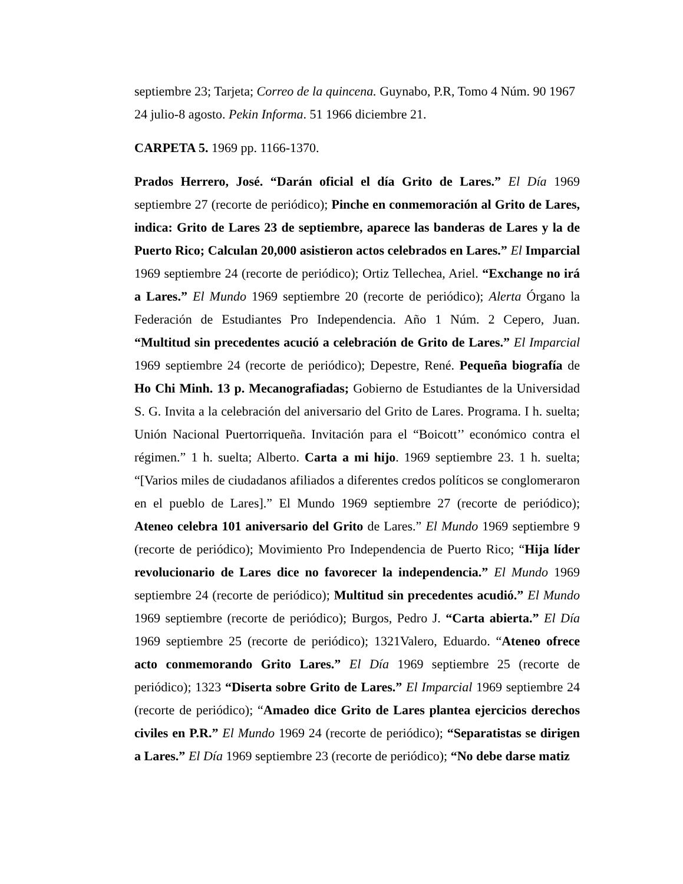septiembre 23; Tarjeta; Correo de la quincena. Guynabo, P.R, Tomo 4 Núm. 90 1967 24 julio-8 agosto. Pekin Informa. 51 1966 diciembre 21.
CARPETA 5. 1969 pp. 1166-1370.
Prados Herrero, José. “Darán oficial el día Grito de Lares.” El Día 1969 septiembre 27 (recorte de periódico); Pinche en conmemoración al Grito de Lares, indica: Grito de Lares 23 de septiembre, aparece las banderas de Lares y la de Puerto Rico; Calculan 20,000 asistieron actos celebrados en Lares.” El Imparcial 1969 septiembre 24 (recorte de periódico); Ortiz Tellechea, Ariel. “Exchange no irá a Lares.” El Mundo 1969 septiembre 20 (recorte de periódico); Alerta Órgano la Federación de Estudiantes Pro Independencia. Año 1 Núm. 2 Cepero, Juan. “Multitud sin precedentes acució a celebración de Grito de Lares.” El Imparcial 1969 septiembre 24 (recorte de periódico); Depestre, René. Pequeña biografía de Ho Chi Minh. 13 p. Mecanografiadas; Gobierno de Estudiantes de la Universidad S. G. Invita a la celebración del aniversario del Grito de Lares. Programa. I h. suelta; Unión Nacional Puertorriqueña. Invitación para el “Boicott’’ económico contra el régimen.” 1 h. suelta; Alberto. Carta a mi hijo. 1969 septiembre 23. 1 h. suelta; “[Varios miles de ciudadanos afiliados a diferentes credos políticos se conglomeraron en el pueblo de Lares].” El Mundo 1969 septiembre 27 (recorte de periódico); Ateneo celebra 101 aniversario del Grito de Lares.” El Mundo 1969 septiembre 9 (recorte de periódico); Movimiento Pro Independencia de Puerto Rico; “Hija líder revolucionario de Lares dice no favorecer la independencia.” El Mundo 1969 septiembre 24 (recorte de periódico); Multitud sin precedentes acudió.” El Mundo 1969 septiembre (recorte de periódico); Burgos, Pedro J. “Carta abierta.” El Día 1969 septiembre 25 (recorte de periódico); 1321Valero, Eduardo. “Ateneo ofrece acto conmemorando Grito Lares.” El Día 1969 septiembre 25 (recorte de periódico); 1323 “Diserta sobre Grito de Lares.” El Imparcial 1969 septiembre 24 (recorte de periódico); “Amadeo dice Grito de Lares plantea ejercicios derechos civiles en P.R.” El Mundo 1969 24 (recorte de periódico); “Separatistas se dirigen a Lares.” El Día 1969 septiembre 23 (recorte de periódico); “No debe darse matiz